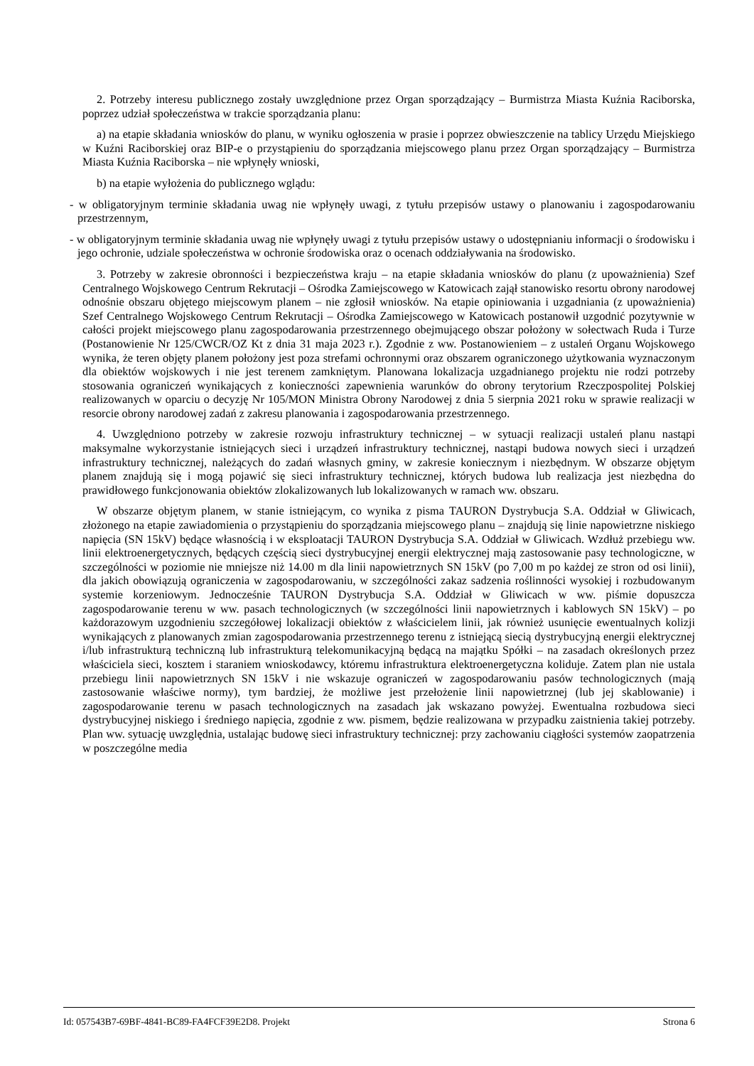2. Potrzeby interesu publicznego zostały uwzględnione przez Organ sporządzający – Burmistrza Miasta Kuźnia Raciborska, poprzez udział społeczeństwa w trakcie sporządzania planu:
a) na etapie składania wniosków do planu, w wyniku ogłoszenia w prasie i poprzez obwieszczenie na tablicy Urzędu Miejskiego w Kuźni Raciborskiej oraz BIP-e o przystąpieniu do sporządzania miejscowego planu przez Organ sporządzający – Burmistrza Miasta Kuźnia Raciborska – nie wpłynęły wnioski,
b) na etapie wyłożenia do publicznego wglądu:
- w obligatoryjnym terminie składania uwag nie wpłynęły uwagi, z tytułu przepisów ustawy o planowaniu i zagospodarowaniu przestrzennym,
- w obligatoryjnym terminie składania uwag nie wpłynęły uwagi z tytułu przepisów ustawy o udostępnianiu informacji o środowisku i jego ochronie, udziale społeczeństwa w ochronie środowiska oraz o ocenach oddziaływania na środowisko.
3. Potrzeby w zakresie obronności i bezpieczeństwa kraju – na etapie składania wniosków do planu (z upoważnienia) Szef Centralnego Wojskowego Centrum Rekrutacji – Ośrodka Zamiejscowego w Katowicach zajął stanowisko resortu obrony narodowej odnośnie obszaru objętego miejscowym planem – nie zgłosił wniosków. Na etapie opiniowania i uzgadniania (z upoważnienia) Szef Centralnego Wojskowego Centrum Rekrutacji – Ośrodka Zamiejscowego w Katowicach postanowił uzgodnić pozytywnie w całości projekt miejscowego planu zagospodarowania przestrzennego obejmującego obszar położony w sołectwach Ruda i Turze (Postanowienie Nr 125/CWCR/OZ Kt z dnia 31 maja 2023 r.). Zgodnie z ww. Postanowieniem – z ustaleń Organu Wojskowego wynika, że teren objęty planem położony jest poza strefami ochronnymi oraz obszarem ograniczonego użytkowania wyznaczonym dla obiektów wojskowych i nie jest terenem zamkniętym. Planowana lokalizacja uzgadnianego projektu nie rodzi potrzeby stosowania ograniczeń wynikających z konieczności zapewnienia warunków do obrony terytorium Rzeczpospolitej Polskiej realizowanych w oparciu o decyzję Nr 105/MON Ministra Obrony Narodowej z dnia 5 sierpnia 2021 roku w sprawie realizacji w resorcie obrony narodowej zadań z zakresu planowania i zagospodarowania przestrzennego.
4. Uwzględniono potrzeby w zakresie rozwoju infrastruktury technicznej – w sytuacji realizacji ustaleń planu nastąpi maksymalne wykorzystanie istniejących sieci i urządzeń infrastruktury technicznej, nastąpi budowa nowych sieci i urządzeń infrastruktury technicznej, należących do zadań własnych gminy, w zakresie koniecznym i niezbędnym. W obszarze objętym planem znajdują się i mogą pojawić się sieci infrastruktury technicznej, których budowa lub realizacja jest niezbędna do prawidłowego funkcjonowania obiektów zlokalizowanych lub lokalizowanych w ramach ww. obszaru.
W obszarze objętym planem, w stanie istniejącym, co wynika z pisma TAURON Dystrybucja S.A. Oddział w Gliwicach, złożonego na etapie zawiadomienia o przystąpieniu do sporządzania miejscowego planu – znajdują się linie napowietrzne niskiego napięcia (SN 15kV) będące własnością i w eksploatacji TAURON Dystrybucja S.A. Oddział w Gliwicach. Wzdłuż przebiegu ww. linii elektroenergetycznych, będących częścią sieci dystrybucyjnej energii elektrycznej mają zastosowanie pasy technologiczne, w szczególności w poziomie nie mniejsze niż 14.00 m dla linii napowietrznych SN 15kV (po 7,00 m po każdej ze stron od osi linii), dla jakich obowiązują ograniczenia w zagospodarowaniu, w szczególności zakaz sadzenia roślinności wysokiej i rozbudowanym systemie korzeniowym. Jednocześnie TAURON Dystrybucja S.A. Oddział w Gliwicach w ww. piśmie dopuszcza zagospodarowanie terenu w ww. pasach technologicznych (w szczególności linii napowietrznych i kablowych SN 15kV) – po każdorazowym uzgodnieniu szczegółowej lokalizacji obiektów z właścicielem linii, jak również usunięcie ewentualnych kolizji wynikających z planowanych zmian zagospodarowania przestrzennego terenu z istniejącą siecią dystrybucyjną energii elektrycznej i/lub infrastrukturą techniczną lub infrastrukturą telekomunikacyjną będącą na majątku Spółki – na zasadach określonych przez właściciela sieci, kosztem i staraniem wnioskodawcy, któremu infrastruktura elektroenergetyczna koliduje. Zatem plan nie ustala przebiegu linii napowietrznych SN 15kV i nie wskazuje ograniczeń w zagospodarowaniu pasów technologicznych (mają zastosowanie właściwe normy), tym bardziej, że możliwe jest przełożenie linii napowietrznej (lub jej skablowanie) i zagospodarowanie terenu w pasach technologicznych na zasadach jak wskazano powyżej. Ewentualna rozbudowa sieci dystrybucyjnej niskiego i średniego napięcia, zgodnie z ww. pismem, będzie realizowana w przypadku zaistnienia takiej potrzeby. Plan ww. sytuację uwzględnia, ustalając budowę sieci infrastruktury technicznej: przy zachowaniu ciągłości systemów zaopatrzenia w poszczególne media
Id: 057543B7-69BF-4841-BC89-FA4FCF39E2D8. Projekt Strona 6